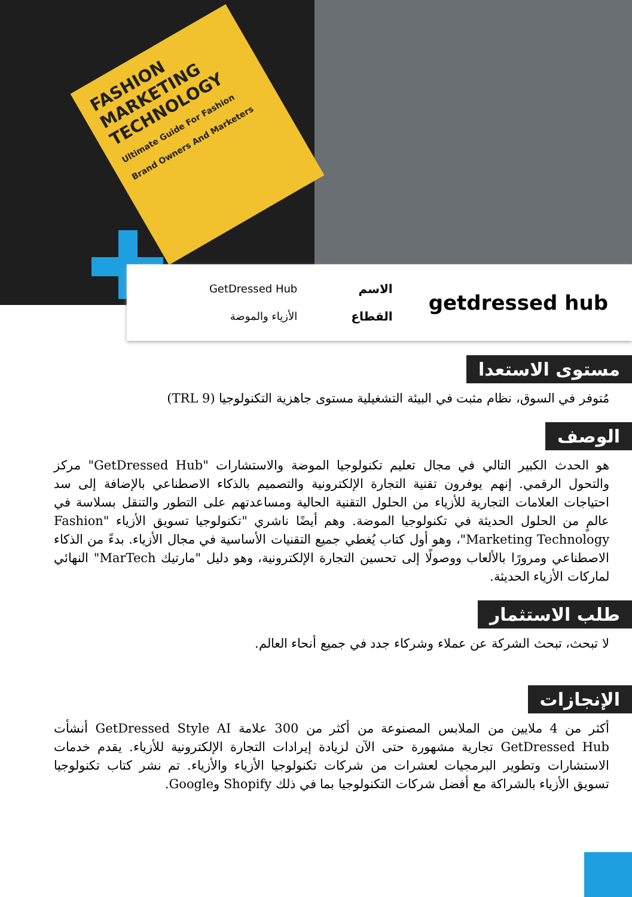FASHION MARKETING TECHNOLOGY
Ultimate Guide For Fashion Brand Owners And Marketers
getdressed hub
الاسم
القطاع
GetDressed Hub
الأزياء والموضة
مستوى الاستعدا
مُتوفر في السوق، نظام مثبت في البيئة التشغيلية مستوى جاهزية التكنولوجيا (TRL 9)
الوصف
هو الحدث الكبير التالي في مجال تعليم تكنولوجيا الموضة والاستشارات "GetDressed Hub" مركز والتحول الرقمي. إنهم يوفرون تقنية التجارة الإلكترونية والتصميم بالذكاء الاصطناعي بالإضافة إلى سد احتياجات العلامات التجارية للأزياء من الحلول التقنية الحالية ومساعدتهم على التطور والتنقل بسلاسة في عالمٍ من الحلول الحديثة في تكنولوجيا الموضة. وهم أيضًا ناشري "تكنولوجيا تسويق الأزياء "Fashion Marketing Technology"، وهو أول كتاب يُغطي جميع التقنيات الأساسية في مجال الأزياء. بدءً من الذكاء الاصطناعي ومرورًا بالألعاب ووصولًا إلى تحسين التجارة الإلكترونية، وهو دليل "مارتيك MarTech" النهائي لماركات الأزياء الحديثة.
طلب الاستثمار
لا تبحث، تبحث الشركة عن عملاء وشركاء جدد في جميع أنحاء العالم.
الإنجازات
أكثر من 4 ملايين من الملابس المصنوعة من أكثر من 300 علامة GetDressed Style AI أنشأت GetDressed Hub تجارية مشهورة حتى الآن لزيادة إيرادات التجارة الإلكترونية للأزياء. يقدم خدمات الاستشارات وتطوير البرمجيات لعشرات من شركات تكنولوجيا الأزياء والأزياء. تم نشر كتاب تكنولوجيا تسويق الأزياء بالشراكة مع أفضل شركات التكنولوجيا بما في ذلك Shopify وGoogle.